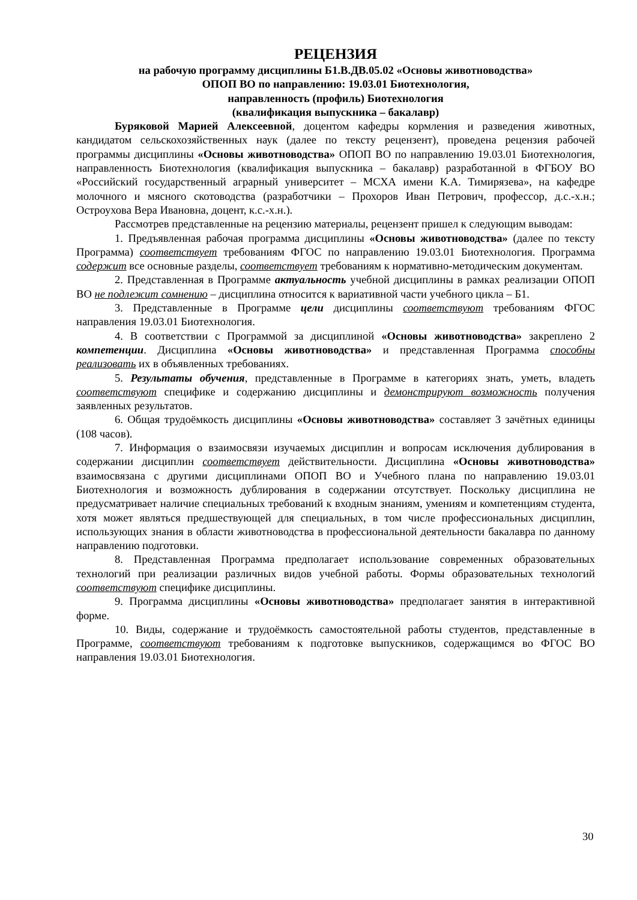РЕЦЕНЗИЯ
на рабочую программу дисциплины Б1.В.ДВ.05.02 «Основы животноводства»
ОПОП ВО по направлению: 19.03.01 Биотехнология,
направленность (профиль) Биотехнология
(квалификация выпускника – бакалавр)
Буряковой Марией Алексеевной, доцентом кафедры кормления и разведения животных, кандидатом сельскохозяйственных наук (далее по тексту рецензент), проведена рецензия рабочей программы дисциплины «Основы животноводства» ОПОП ВО по направлению 19.03.01 Биотехнология, направленность Биотехнология (квалификация выпускника – бакалавр) разработанной в ФГБОУ ВО «Российский государственный аграрный университет – МСХА имени К.А. Тимирязева», на кафедре молочного и мясного скотоводства (разработчики – Прохоров Иван Петрович, профессор, д.с.-х.н.; Остроухова Вера Ивановна, доцент, к.с.-х.н.).
Рассмотрев представленные на рецензию материалы, рецензент пришел к следующим выводам:
1. Предъявленная рабочая программа дисциплины «Основы животноводства» (далее по тексту Программа) соответствует требованиям ФГОС по направлению 19.03.01 Биотехнология. Программа содержит все основные разделы, соответствует требованиям к нормативно-методическим документам.
2. Представленная в Программе актуальность учебной дисциплины в рамках реализации ОПОП ВО не подлежит сомнению – дисциплина относится к вариативной части учебного цикла – Б1.
3. Представленные в Программе цели дисциплины соответствуют требованиям ФГОС направления 19.03.01 Биотехнология.
4. В соответствии с Программой за дисциплиной «Основы животноводства» закреплено 2 компетенции. Дисциплина «Основы животноводства» и представленная Программа способны реализовать их в объявленных требованиях.
5. Результаты обучения, представленные в Программе в категориях знать, уметь, владеть соответствуют специфике и содержанию дисциплины и демонстрируют возможность получения заявленных результатов.
6. Общая трудоёмкость дисциплины «Основы животноводства» составляет 3 зачётных единицы (108 часов).
7. Информация о взаимосвязи изучаемых дисциплин и вопросам исключения дублирования в содержании дисциплин соответствует действительности. Дисциплина «Основы животноводства» взаимосвязана с другими дисциплинами ОПОП ВО и Учебного плана по направлению 19.03.01 Биотехнология и возможность дублирования в содержании отсутствует. Поскольку дисциплина не предусматривает наличие специальных требований к входным знаниям, умениям и компетенциям студента, хотя может являться предшествующей для специальных, в том числе профессиональных дисциплин, использующих знания в области животноводства в профессиональной деятельности бакалавра по данному направлению подготовки.
8. Представленная Программа предполагает использование современных образовательных технологий при реализации различных видов учебной работы. Формы образовательных технологий соответствуют специфике дисциплины.
9. Программа дисциплины «Основы животноводства» предполагает занятия в интерактивной форме.
10. Виды, содержание и трудоёмкость самостоятельной работы студентов, представленные в Программе, соответствуют требованиям к подготовке выпускников, содержащимся во ФГОС ВО направления 19.03.01 Биотехнология.
30